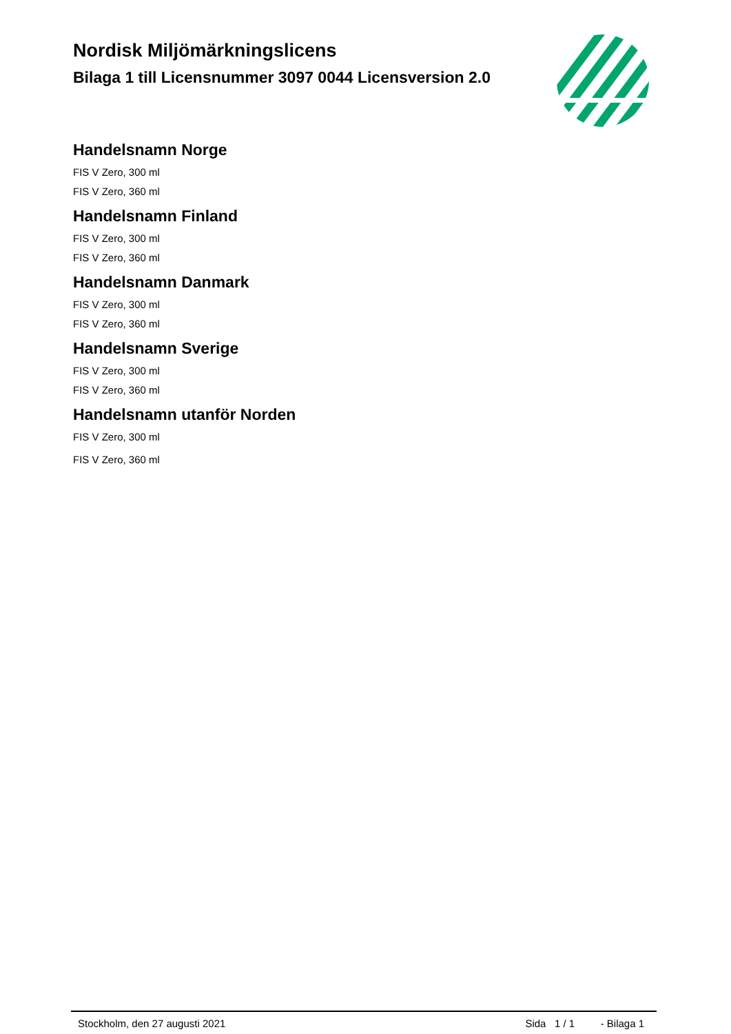Nordisk Miljömärkningslicens
Bilaga 1 till Licensnummer 3097 0044 Licensversion 2.0
Handelsnamn Norge
FIS V Zero, 300 ml
FIS V Zero, 360 ml
Handelsnamn Finland
FIS V Zero, 300 ml
FIS V Zero, 360 ml
Handelsnamn Danmark
FIS V Zero, 300 ml
FIS V Zero, 360 ml
Handelsnamn Sverige
FIS V Zero, 300 ml
FIS V Zero, 360 ml
Handelsnamn utanför Norden
FIS V Zero, 300 ml
FIS V Zero, 360 ml
Stockholm, den 27 augusti 2021 Sida 1 / 1 - Bilaga 1